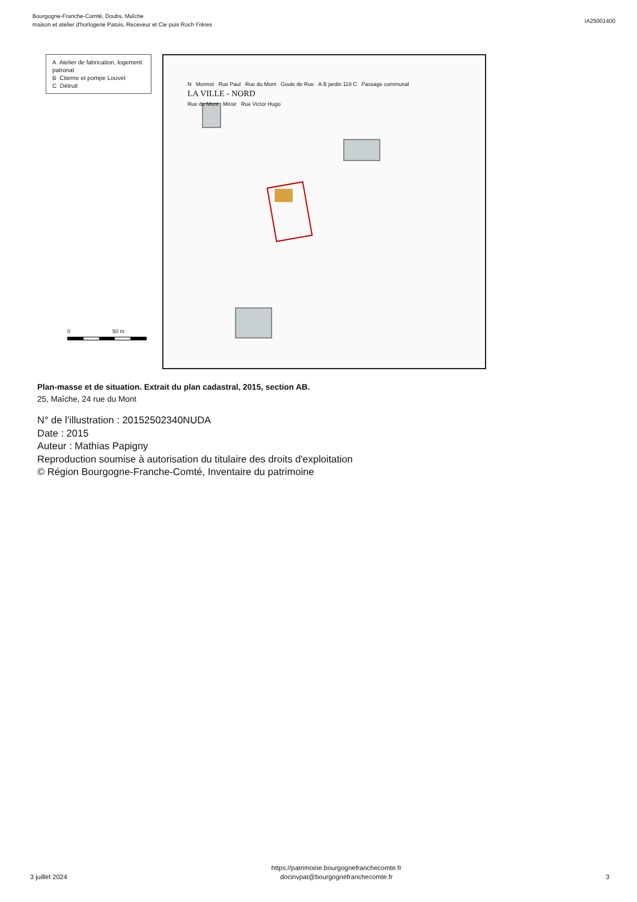Bourgogne-Franche-Comté, Doubs, Maîche
maison et atelier d'horlogerie Patois, Receveur et Cie puis Roch Frères
IA25001400
A Atelier de fabrication, logement patronal
B Citerne et pompe Louvet
C Détruit
0 50 m
N Monnot Rue Paul Rue du Mont Goule de Rue A B jardin 119 C Passage communal
LA VILLE - NORD
Rue du Mont Miroir Rue Victor Hugo
Plan-masse et de situation. Extrait du plan cadastral, 2015, section AB.
25, Maîche, 24 rue du Mont
N° de l’illustration : 20152502340NUDA
Date : 2015
Auteur : Mathias Papigny
Reproduction soumise à autorisation du titulaire des droits d'exploitation
© Région Bourgogne-Franche-Comté, Inventaire du patrimoine
3 juillet 2024
https://patrimoine.bourgognefranchecomte.fr
docinvpat@bourgognefranchecomte.fr
3